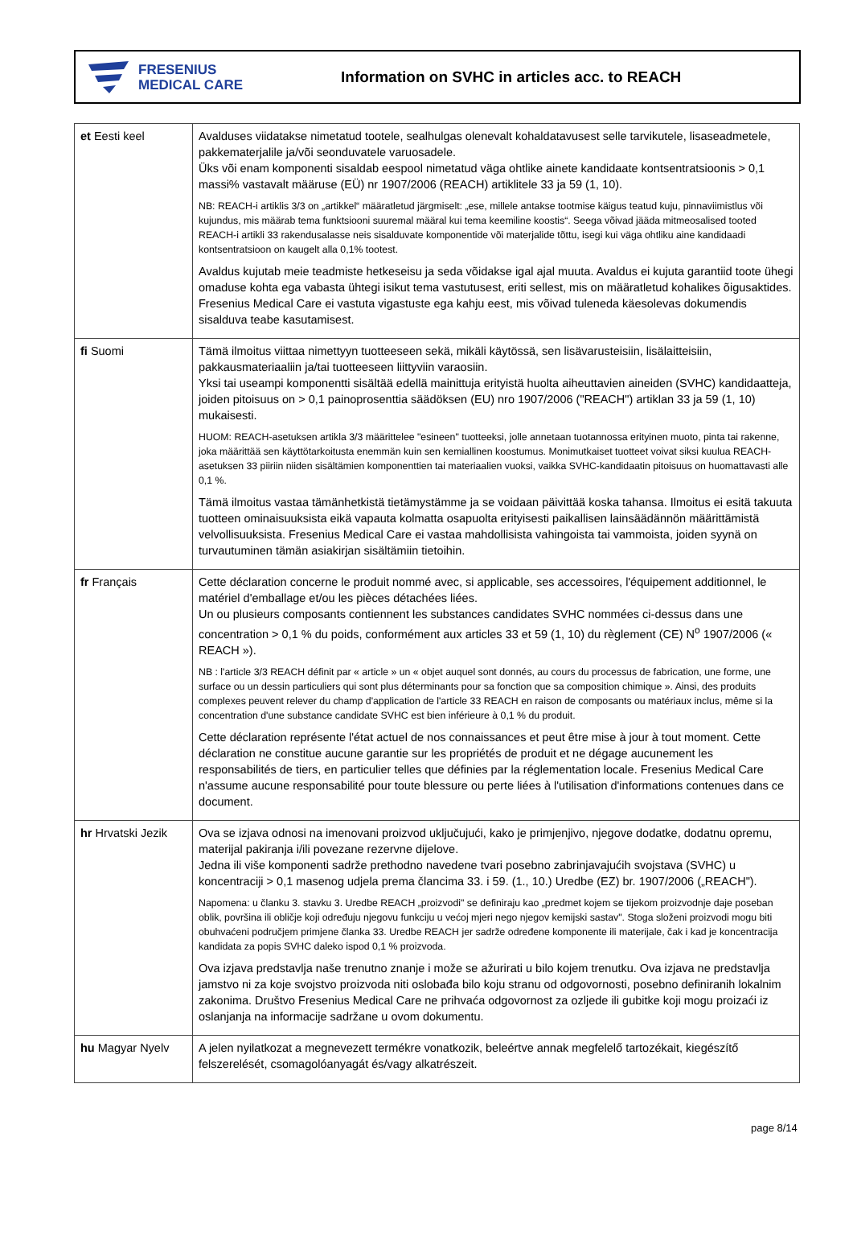FRESENIUS
MEDICAL CARE
Information on SVHC in articles acc. to REACH
| et Eesti keel | Avalduses viidatakse nimetatud tootele, sealhulgas olenevalt kohaldatavusest selle tarvikutele, lisaseadmetele, pakkematerjalile ja/või seonduvatele varuosadele. Üks või enam komponenti sisaldab eespool nimetatud väga ohtlike ainete kandidaate kontsentratsioonis > 0,1 massi% vastavalt määruse (EÜ) nr 1907/2006 (REACH) artiklitele 33 ja 59 (1, 10). NB: REACH-i artiklis 3/3 on „artikkel“ määratletud järgmiselt: „ese, millele antakse tootmise käigus teatud kuju, pinnaviimistlus või kujundus, mis määrab tema funktsiooni suuremal määral kui tema keemiline koostis“. Seega võivad jääda mitmeosalised tooted REACH-i artikli 33 rakendusalasse neis sisalduvate komponentide või materjalide tõttu, isegi kui väga ohtliku aine kandidaadi kontsentratsioon on kaugelt alla 0,1% tootest. Avaldus kujutab meie teadmiste hetkeseisu ja seda võidakse igal ajal muuta. Avaldus ei kujuta garantiid toote ühegi omaduse kohta ega vabasta ühtegi isikut tema vastutusest, eriti sellest, mis on määratletud kohalikes õigusaktides. Fresenius Medical Care ei vastuta vigastuste ega kahju eest, mis võivad tuleneda käesolevas dokumendis sisalduva teabe kasutamisest. |
| fi Suomi | Tämä ilmoitus viittaa nimettyyn tuotteeseen sekä, mikäli käytössä, sen lisävarusteisiin, lisälaitteisiin, pakkausmateriaaliin ja/tai tuotteeseen liittyviin varaosiin. Yksi tai useampi komponentti sisältää edellä mainittuja erityistä huolta aiheuttavien aineiden (SVHC) kandidaatteja, joiden pitoisuus on > 0,1 painoprosenttia säädöksen (EU) nro 1907/2006 ("REACH") artiklan 33 ja 59 (1, 10) mukaisesti. HUOM: REACH-asetuksen artikla 3/3 määrittelee "esineen" tuotteeksi, jolle annetaan tuotannossa erityinen muoto, pinta tai rakenne, joka määrittää sen käyttötarkoitusta enemmän kuin sen kemiallinen koostumus. Monimutkaiset tuotteet voivat siksi kuulua REACH-asetuksen 33 piiriin niiden sisältämien komponenttien tai materiaalien vuoksi, vaikka SVHC-kandidaatin pitoisuus on huomattavasti alle 0,1 %. Tämä ilmoitus vastaa tämänhetkistä tietämystämme ja se voidaan päivittää koska tahansa. Ilmoitus ei esitä takuuta tuotteen ominaisuuksista eikä vapauta kolmatta osapuolta erityisesti paikallisen lainsäädännön määrittämistä velvollisuuksista. Fresenius Medical Care ei vastaa mahdollisista vahingoista tai vammoista, joiden syynä on turvautuminen tämän asiakirjan sisältämiin tietoihin. |
| fr Français | Cette déclaration concerne le produit nommé avec, si applicable, ses accessoires, l'équipement additionnel, le matériel d'emballage et/ou les pièces détachées liées. Un ou plusieurs composants contiennent les substances candidates SVHC nommées ci-dessus dans une concentration > 0,1 % du poids, conformément aux articles 33 et 59 (1, 10) du règlement (CE) N<sup>o</sup> 1907/2006 (« REACH »). NB : l'article 3/3 REACH définit par « article » un « objet auquel sont donnés, au cours du processus de fabrication, une forme, une surface ou un dessin particuliers qui sont plus déterminants pour sa fonction que sa composition chimique ». Ainsi, des produits complexes peuvent relever du champ d'application de l'article 33 REACH en raison de composants ou matériaux inclus, même si la concentration d'une substance candidate SVHC est bien inférieure à 0,1 % du produit. Cette déclaration représente l'état actuel de nos connaissances et peut être mise à jour à tout moment. Cette déclaration ne constitue aucune garantie sur les propriétés de produit et ne dégage aucunement les responsabilités de tiers, en particulier telles que définies par la réglementation locale. Fresenius Medical Care n'assume aucune responsabilité pour toute blessure ou perte liées à l'utilisation d'informations contenues dans ce document. |
| hr Hrvatski Jezik | Ova se izjava odnosi na imenovani proizvod uključujući, kako je primjenjivo, njegove dodatke, dodatnu opremu, materijal pakiranja i/ili povezane rezervne dijelove. Jedna ili više komponenti sadrže prethodno navedene tvari posebno zabrinjavajućih svojstava (SVHC) u koncentraciji > 0,1 masenog udjela prema člancima 33. i 59. (1., 10.) Uredbe (EZ) br. 1907/2006 („REACH"). Napomena: u članku 3. stavku 3. Uredbe REACH „proizvodi" se definiraju kao „predmet kojem se tijekom proizvodnje daje poseban oblik, površina ili obličje koji određuju njegovu funkciju u većoj mjeri nego njegov kemijski sastav". Stoga složeni proizvodi mogu biti obuhvaćeni područjem primjene članka 33. Uredbe REACH jer sadrže određene komponente ili materijale, čak i kad je koncentracija kandidata za popis SVHC daleko ispod 0,1 % proizvoda. Ova izjava predstavlja naše trenutno znanje i može se ažurirati u bilo kojem trenutku. Ova izjava ne predstavlja jamstvo ni za koje svojstvo proizvoda niti oslobađa bilo koju stranu od odgovornosti, posebno definiranih lokalnim zakonima. Društvo Fresenius Medical Care ne prihvaća odgovornost za ozljede ili gubitke koji mogu proizaći iz oslanjanja na informacije sadržane u ovom dokumentu. |
| hu Magyar Nyelv | A jelen nyilatkozat a megnevezett termékre vonatkozik, beleértve annak megfelelő tartozékait, kiegészítő felszerelését, csomagolóanyagát és/vagy alkatrészeit. |
page 8/14